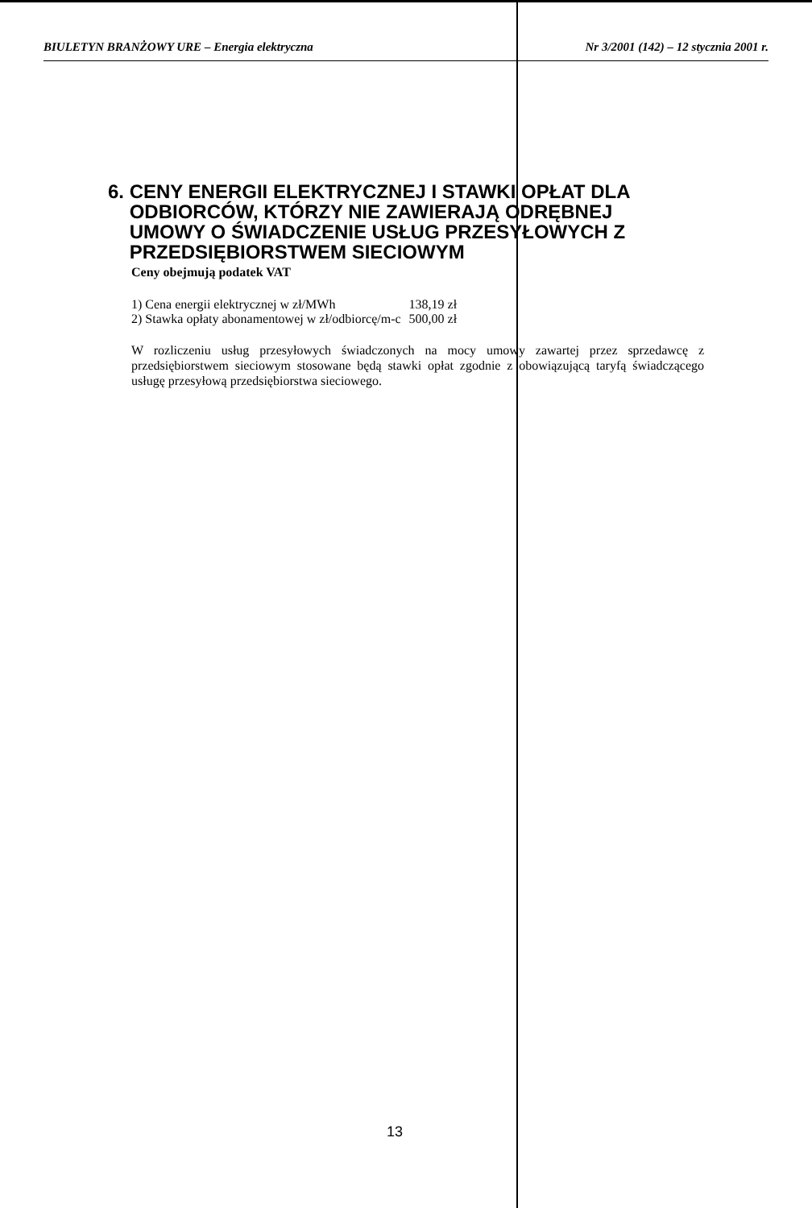BIULETYN BRANŻOWY URE – Energia elektryczna Nr 3/2001 (142) – 12 stycznia 2001 r.
6. CENY ENERGII ELEKTRYCZNEJ I STAWKI OPŁAT DLA
ODBIORCÓW, KTÓRZY NIE ZAWIERAJĄ ODRĘBNEJ
UMOWY O ŚWIADCZENIE USŁUG PRZESYŁOWYCH Z
PRZEDSIĘBIORSTWEM SIECIOWYM
Ceny obejmują podatek VAT
| 1) Cena energii elektrycznej w zł/MWh | 138,19 zł |
| 2) Stawka opłaty abonamentowej w zł/odbiorcę/m-c | 500,00 zł |
W rozliczeniu usług przesyłowych świadczonych na mocy umowy zawartej przez sprzedawcę z przedsiębiorstwem sieciowym stosowane będą stawki opłat zgodnie z obowiązującą taryfą świadczącego usługę przesyłową przedsiębiorstwa sieciowego.
13